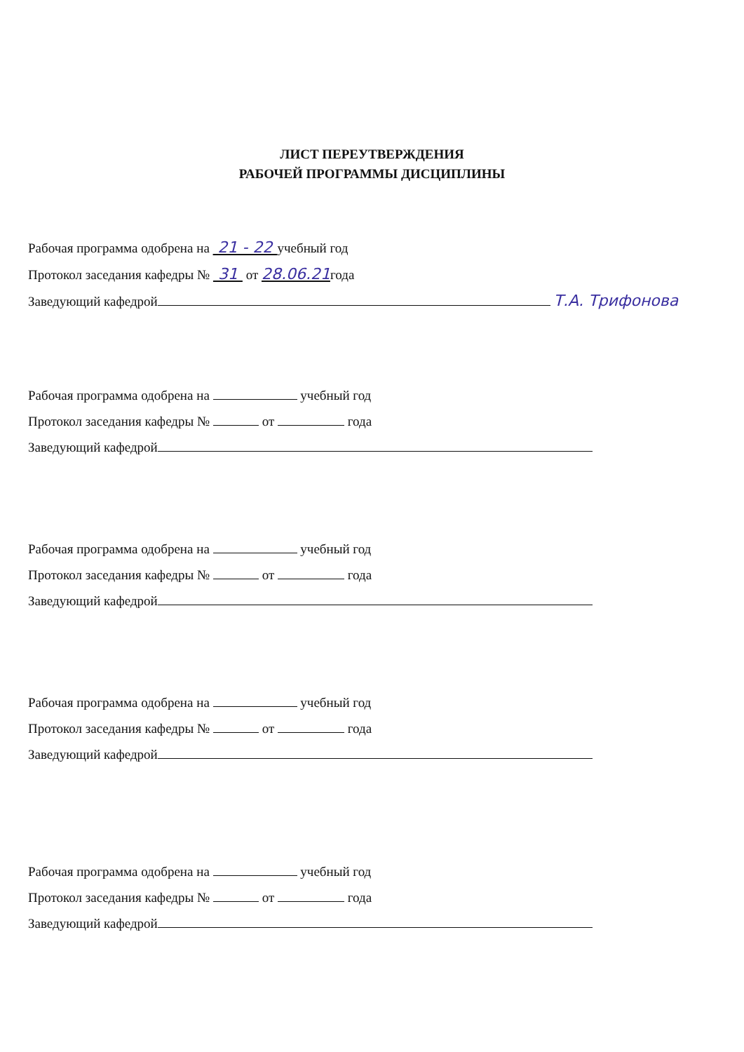ЛИСТ ПЕРЕУТВЕРЖДЕНИЯ
РАБОЧЕЙ ПРОГРАММЫ ДИСЦИПЛИНЫ
Рабочая программа одобрена на 21 - 22 учебный год
Протокол заседания кафедры № 31 от 28.06.21года
Заведующий кафедрой Т.А. Трифонова
Рабочая программа одобрена на учебный год
Протокол заседания кафедры № от года
Заведующий кафедрой
Рабочая программа одобрена на учебный год
Протокол заседания кафедры № от года
Заведующий кафедрой
Рабочая программа одобрена на учебный год
Протокол заседания кафедры № от года
Заведующий кафедрой
Рабочая программа одобрена на учебный год
Протокол заседания кафедры № от года
Заведующий кафедрой